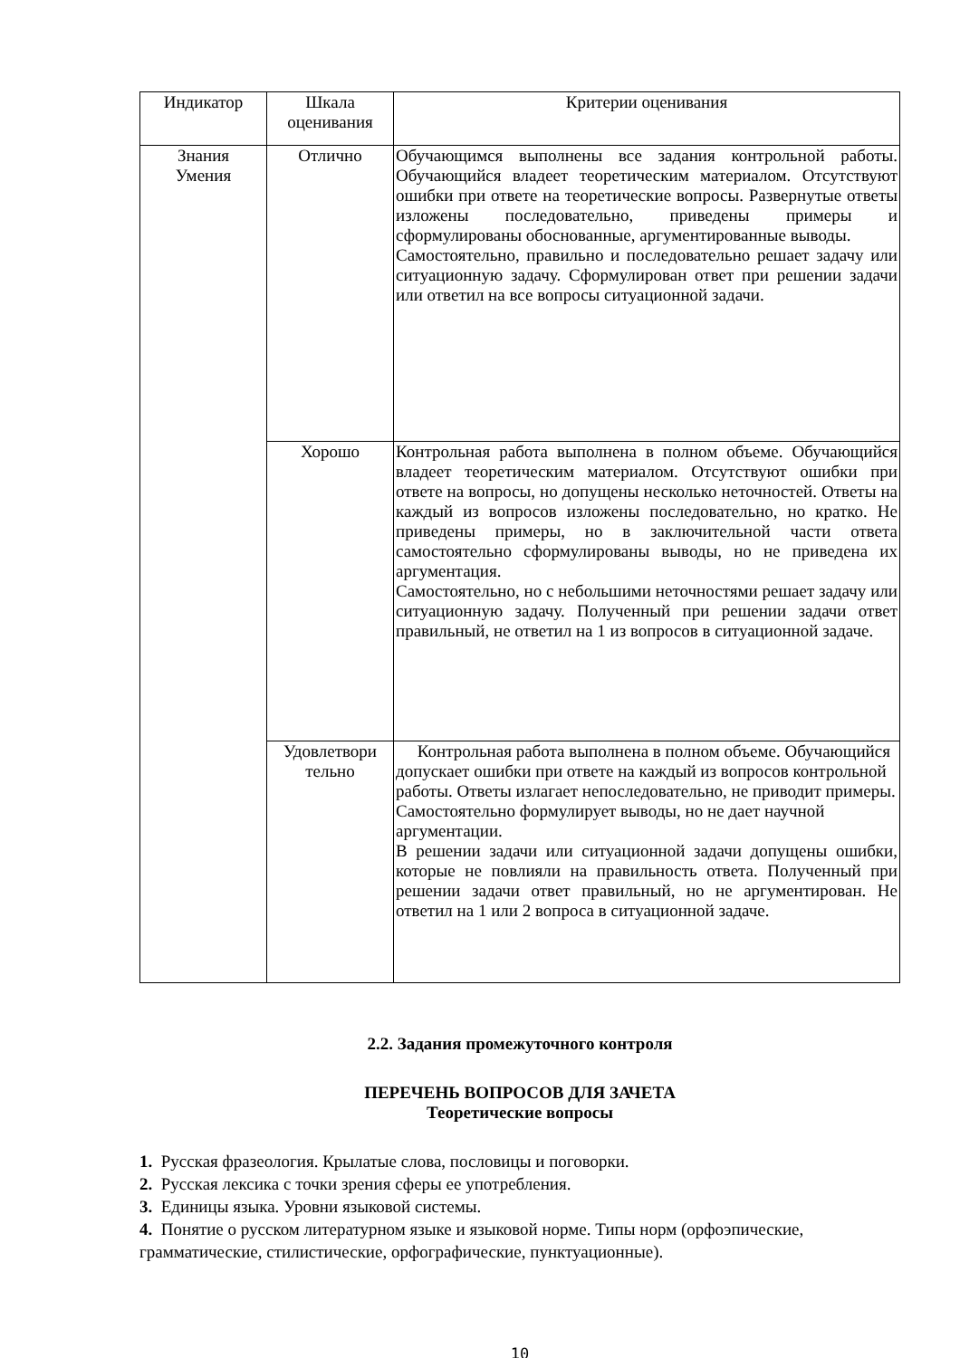| Индикатор | Шкала оценивания | Критерии оценивания |
| --- | --- | --- |
| Знания Умения | Отлично | Обучающимся выполнены все задания контрольной работы. Обучающийся владеет теоретическим материалом. Отсутствуют ошибки при ответе на теоретические вопросы. Развернутые ответы изложены последовательно, приведены примеры и сформулированы обоснованные, аргументированные выводы. Самостоятельно, правильно и последовательно решает задачу или ситуационную задачу. Сформулирован ответ при решении задачи или ответил на все вопросы ситуационной задачи. |
| | Хорошо | Контрольная работа выполнена в полном объеме. Обучающийся владеет теоретическим материалом. Отсутствуют ошибки при ответе на вопросы, но допущены несколько неточностей. Ответы на каждый из вопросов изложены последовательно, но кратко. Не приведены примеры, но в заключительной части ответа самостоятельно сформулированы выводы, но не приведена их аргументация. Самостоятельно, но с небольшими неточностями решает задачу или ситуационную задачу. Полученный при решении задачи ответ правильный, не ответил на 1 из вопросов в ситуационной задаче. |
| | Удовлетвори тельно | Контрольная работа выполнена в полном объеме. Обучающийся допускает ошибки при ответе на каждый из вопросов контрольной работы. Ответы излагает непоследовательно, не приводит примеры. Самостоятельно формулирует выводы, но не дает научной аргументации. В решении задачи или ситуационной задачи допущены ошибки, которые не повлияли на правильность ответа. Полученный при решении задачи ответ правильный, но не аргументирован. Не ответил на 1 или 2 вопроса в ситуационной задаче. |
2.2. Задания промежуточного контроля
ПЕРЕЧЕНЬ ВОПРОСОВ ДЛЯ ЗАЧЕТА
Теоретические вопросы
1. Русская фразеология. Крылатые слова, пословицы и поговорки.
2. Русская лексика с точки зрения сферы ее употребления.
3. Единицы языка. Уровни языковой системы.
4. Понятие о русском литературном языке и языковой норме. Типы норм (орфоэпические, грамматические, стилистические, орфографические, пунктуационные).
10